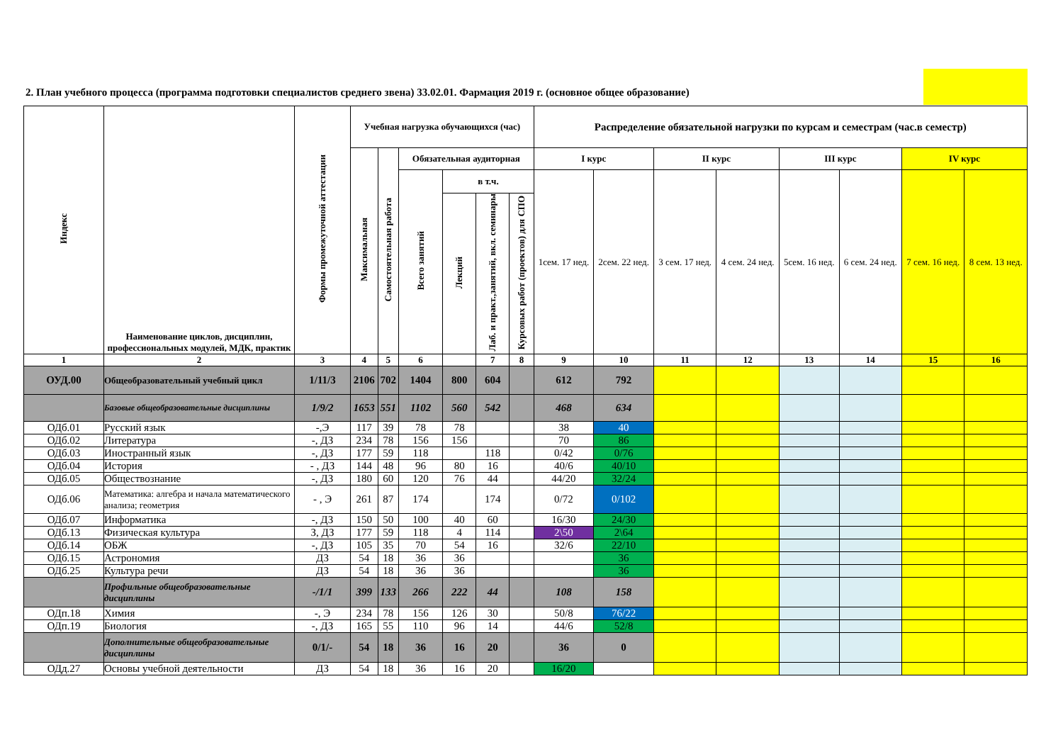2. План учебного процесса (программа подготовки специалистов среднего звена) 33.02.01. Фармация 2019 г. (основное общее образование)
| Индекс | Наименование циклов, дисциплин, профессиональных модулей, МДК, практик | Формы промежуточной аттестации | Учебная нагрузка обучающихся (час) | | | | | | Распределение обязательной нагрузки по курсам и семестрам (час.в семестр) | | | | | | | |
| --- | --- | --- | --- | --- | --- | --- | --- | --- | --- | --- | --- | --- | --- | --- | --- | --- |
| | | | Максимальная | Самостоятельная работа | Обязательная аудиторная | | | | I курс | | II курс | | III курс | | IV курс | |
| | | | | | Всего занятий | в т.ч. | | | 1сем. 17 нед. | 2сем. 22 нед. | 3 сем. 17 нед. | 4 сем. 24 нед. | 5сем. 16 нед. | 6 сем. 24 нед. | 7 сем. 16 нед. | 8 сем. 13 нед. |
| | | | | | | Лекций | Лаб. и практ.,занятий, вкл. семинары | Курсовых работ (проектов) для СПО | | | | | | | | |
| 1 | 2 | 3 | 4 | 5 | 6 | | 7 | 8 | 9 | 10 | 11 | 12 | 13 | 14 | 15 | 16 |
| ОУД.00 | Общеобразовательный учебный цикл | 1/11/3 | 2106 | 702 | 1404 | 800 | 604 | | 612 | 792 | | | | | | |
| | Базовые общеобразовательные дисциплины | 1/9/2 | 1653 | 551 | 1102 | 560 | 542 | | 468 | 634 | | | | | | |
| ОДб.01 | Русский язык | -,Э | 117 | 39 | 78 | 78 | | | 38 | 40 | | | | | | |
| ОДб.02 | Литература | -, ДЗ | 234 | 78 | 156 | 156 | | | 70 | 86 | | | | | | |
| ОДб.03 | Иностранный язык | -, ДЗ | 177 | 59 | 118 | | 118 | | 0/42 | 0/76 | | | | | | |
| ОДб.04 | История | - , ДЗ | 144 | 48 | 96 | 80 | 16 | | 40/6 | 40/10 | | | | | | |
| ОДб.05 | Обществознание | -, ДЗ | 180 | 60 | 120 | 76 | 44 | | 44/20 | 32/24 | | | | | | |
| ОДб.06 | Математика: алгебра и начала математического анализа; геометрия | - , Э | 261 | 87 | 174 | | 174 | | 0/72 | 0/102 | | | | | | |
| ОДб.07 | Информатика | -, ДЗ | 150 | 50 | 100 | 40 | 60 | | 16/30 | 24/30 | | | | | | |
| ОДб.13 | Физическая культура | З, ДЗ | 177 | 59 | 118 | 4 | 114 | | 2\50 | 2\64 | | | | | | |
| ОДб.14 | ОБЖ | -, ДЗ | 105 | 35 | 70 | 54 | 16 | | 32/6 | 22/10 | | | | | | |
| ОДб.15 | Астрономия | ДЗ | 54 | 18 | 36 | 36 | | | | 36 | | | | | | |
| ОДб.25 | Культура речи | ДЗ | 54 | 18 | 36 | 36 | | | | 36 | | | | | | |
| | Профильные общеобразовательные дисциплины | -/1/1 | 399 | 133 | 266 | 222 | 44 | | 108 | 158 | | | | | | |
| ОДп.18 | Химия | -, Э | 234 | 78 | 156 | 126 | 30 | | 50/8 | 76/22 | | | | | | |
| ОДп.19 | Биология | -, ДЗ | 165 | 55 | 110 | 96 | 14 | | 44/6 | 52/8 | | | | | | |
| | Дополнительные общеобразовательные дисциплины | 0/1/- | 54 | 18 | 36 | 16 | 20 | | 36 | 0 | | | | | | |
| ОДд.27 | Основы учебной деятельности | ДЗ | 54 | 18 | 36 | 16 | 20 | | 16/20 | | | | | | | |